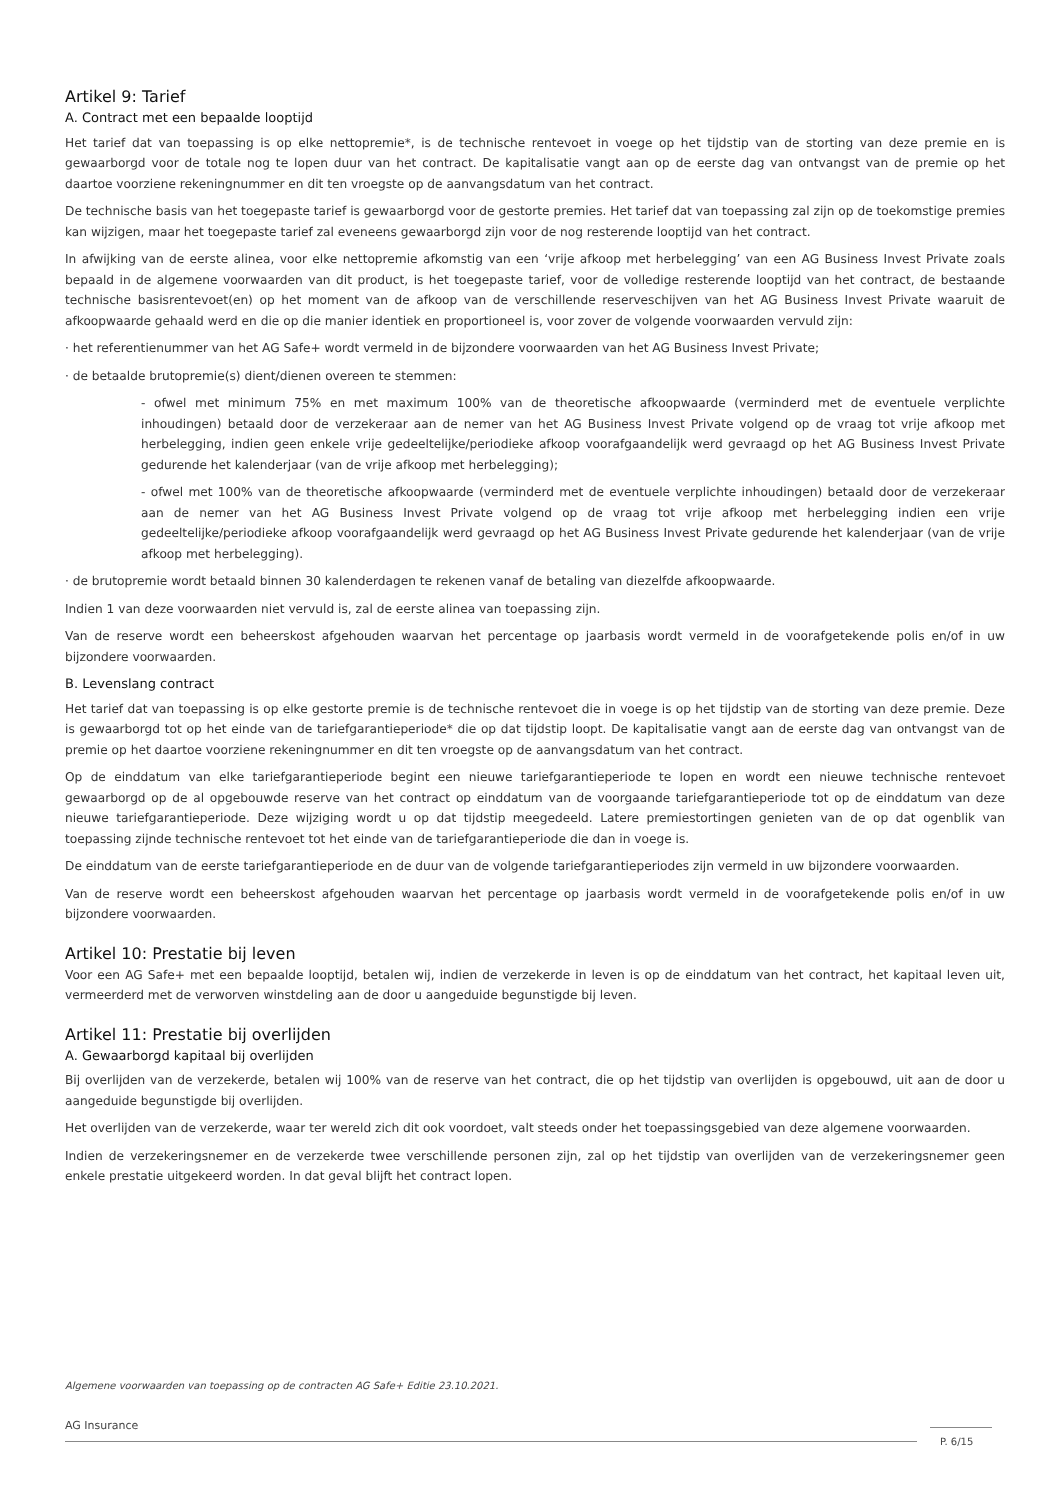Artikel 9: Tarief
A. Contract met een bepaalde looptijd
Het tarief dat van toepassing is op elke nettopremie*, is de technische rentevoet in voege op het tijdstip van de storting van deze premie en is gewaarborgd voor de totale nog te lopen duur van het contract. De kapitalisatie vangt aan op de eerste dag van ontvangst van de premie op het daartoe voorziene rekeningnummer en dit ten vroegste op de aanvangsdatum van het contract.
De technische basis van het toegepaste tarief is gewaarborgd voor de gestorte premies. Het tarief dat van toepassing zal zijn op de toekomstige premies kan wijzigen, maar het toegepaste tarief zal eveneens gewaarborgd zijn voor de nog resterende looptijd van het contract.
In afwijking van de eerste alinea, voor elke nettopremie afkomstig van een ‘vrije afkoop met herbelegging’ van een AG Business Invest Private zoals bepaald in de algemene voorwaarden van dit product, is het toegepaste tarief, voor de volledige resterende looptijd van het contract, de bestaande technische basisrentevoet(en) op het moment van de afkoop van de verschillende reserveschijven van het AG Business Invest Private waaruit de afkoopwaarde gehaald werd en die op die manier identiek en proportioneel is, voor zover de volgende voorwaarden vervuld zijn:
· het referentienummer van het AG Safe+ wordt vermeld in de bijzondere voorwaarden van het AG Business Invest Private;
· de betaalde brutopremie(s) dient/dienen overeen te stemmen:
- ofwel met minimum 75% en met maximum 100% van de theoretische afkoopwaarde (verminderd met de eventuele verplichte inhoudingen) betaald door de verzekeraar aan de nemer van het AG Business Invest Private volgend op de vraag tot vrije afkoop met herbelegging, indien geen enkele vrije gedeeltelijke/periodieke afkoop voorafgaandelijk werd gevraagd op het AG Business Invest Private gedurende het kalenderjaar (van de vrije afkoop met herbelegging);
- ofwel met 100% van de theoretische afkoopwaarde (verminderd met de eventuele verplichte inhoudingen) betaald door de verzekeraar aan de nemer van het AG Business Invest Private volgend op de vraag tot vrije afkoop met herbelegging indien een vrije gedeeltelijke/periodieke afkoop voorafgaandelijk werd gevraagd op het AG Business Invest Private gedurende het kalenderjaar (van de vrije afkoop met herbelegging).
· de brutopremie wordt betaald binnen 30 kalenderdagen te rekenen vanaf de betaling van diezelfde afkoopwaarde.
Indien 1 van deze voorwaarden niet vervuld is, zal de eerste alinea van toepassing zijn.
Van de reserve wordt een beheerskost afgehouden waarvan het percentage op jaarbasis wordt vermeld in de voorafgetekende polis en/of in uw bijzondere voorwaarden.
B. Levenslang contract
Het tarief dat van toepassing is op elke gestorte premie is de technische rentevoet die in voege is op het tijdstip van de storting van deze premie. Deze is gewaarborgd tot op het einde van de tariefgarantieperiode* die op dat tijdstip loopt. De kapitalisatie vangt aan de eerste dag van ontvangst van de premie op het daartoe voorziene rekeningnummer en dit ten vroegste op de aanvangsdatum van het contract.
Op de einddatum van elke tariefgarantieperiode begint een nieuwe tariefgarantieperiode te lopen en wordt een nieuwe technische rentevoet gewaarborgd op de al opgebouwde reserve van het contract op einddatum van de voorgaande tariefgarantieperiode tot op de einddatum van deze nieuwe tariefgarantieperiode. Deze wijziging wordt u op dat tijdstip meegedeeld. Latere premiestortingen genieten van de op dat ogenblik van toepassing zijnde technische rentevoet tot het einde van de tariefgarantieperiode die dan in voege is.
De einddatum van de eerste tariefgarantieperiode en de duur van de volgende tariefgarantieperiodes zijn vermeld in uw bijzondere voorwaarden.
Van de reserve wordt een beheerskost afgehouden waarvan het percentage op jaarbasis wordt vermeld in de voorafgetekende polis en/of in uw bijzondere voorwaarden.
Artikel 10: Prestatie bij leven
Voor een AG Safe+ met een bepaalde looptijd, betalen wij, indien de verzekerde in leven is op de einddatum van het contract, het kapitaal leven uit, vermeerderd met de verworven winstdeling aan de door u aangeduide begunstigde bij leven.
Artikel 11: Prestatie bij overlijden
A. Gewaarborgd kapitaal bij overlijden
Bij overlijden van de verzekerde, betalen wij 100% van de reserve van het contract, die op het tijdstip van overlijden is opgebouwd, uit aan de door u aangeduide begunstigde bij overlijden.
Het overlijden van de verzekerde, waar ter wereld zich dit ook voordoet, valt steeds onder het toepassingsgebied van deze algemene voorwaarden.
Indien de verzekeringsnemer en de verzekerde twee verschillende personen zijn, zal op het tijdstip van overlijden van de verzekeringsnemer geen enkele prestatie uitgekeerd worden. In dat geval blijft het contract lopen.
Algemene voorwaarden van toepassing op de contracten AG Safe+ Editie 23.10.2021.
AG Insurance
P. 6/15